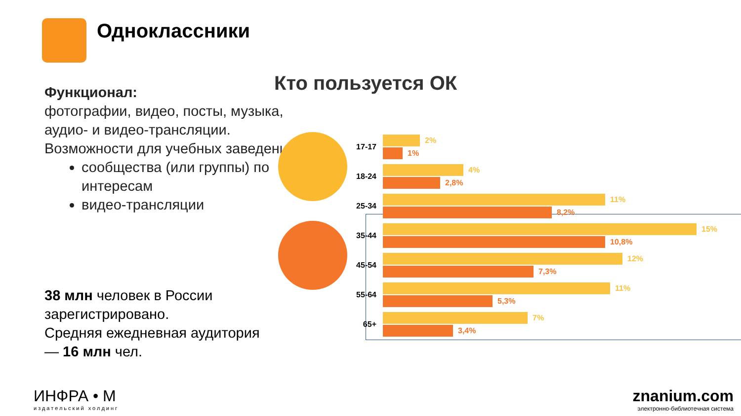Одноклассники
Функционал:
фотографии, видео, посты, музыка, аудио- и видео-трансляции.
Возможности для учебных заведений:
сообщества (или группы) по интересам
видео-трансляции
38 млн человек в России зарегистрировано.
Средняя ежедневная аудитория — 16 млн чел.
Кто пользуется ОК
17-17
2%
1%
18-24
4%
2,8%
25-34
11%
8,2%
35-44
15%
10,8%
45-54
12%
7,3%
55-64
11%
5,3%
65+
7%
3,4%
ИНФРА • М
издательский холдинг
znanium.com
электронно-библиотечная система